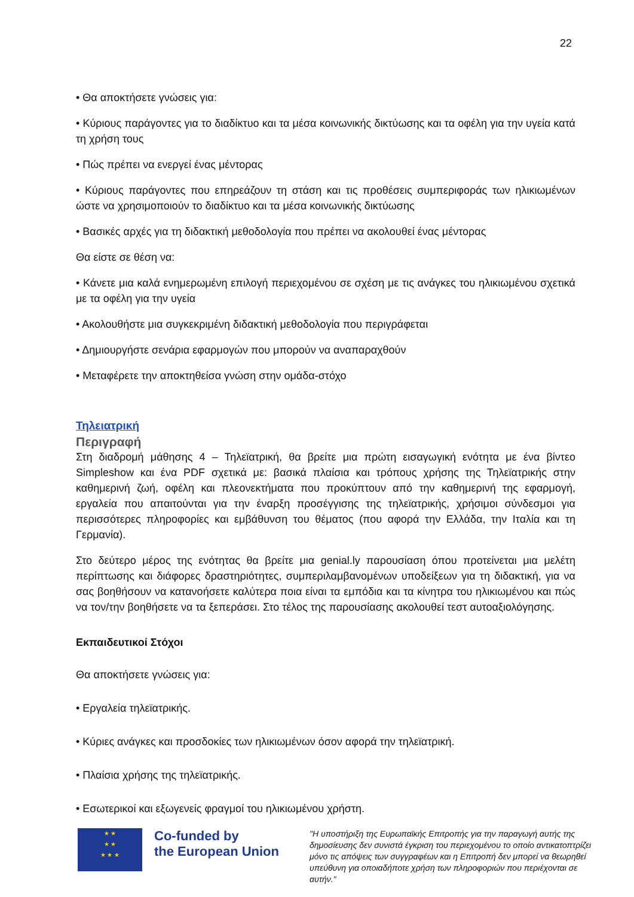22
• Θα αποκτήσετε γνώσεις για:
• Κύριους παράγοντες για το διαδίκτυο και τα μέσα κοινωνικής δικτύωσης και τα οφέλη για την υγεία κατά τη χρήση τους
• Πώς πρέπει να ενεργεί ένας μέντορας
• Κύριους παράγοντες που επηρεάζουν τη στάση και τις προθέσεις συμπεριφοράς των ηλικιωμένων ώστε να χρησιμοποιούν το διαδίκτυο και τα μέσα κοινωνικής δικτύωσης
• Βασικές αρχές για τη διδακτική μεθοδολογία που πρέπει να ακολουθεί ένας μέντορας
Θα είστε σε θέση να:
• Κάνετε μια καλά ενημερωμένη επιλογή περιεχομένου σε σχέση με τις ανάγκες του ηλικιωμένου σχετικά με τα οφέλη για την υγεία
• Ακολουθήστε μια συγκεκριμένη διδακτική μεθοδολογία που περιγράφεται
• Δημιουργήστε σενάρια εφαρμογών που μπορούν να αναπαραχθούν
• Μεταφέρετε την αποκτηθείσα γνώση στην ομάδα-στόχο
Τηλειατρική
Περιγραφή
Στη διαδρομή μάθησης 4 – Τηλεϊατρική, θα βρείτε μια πρώτη εισαγωγική ενότητα με ένα βίντεο Simpleshow και ένα PDF σχετικά με: βασικά πλαίσια και τρόπους χρήσης της Τηλεϊατρικής στην καθημερινή ζωή, οφέλη και πλεονεκτήματα που προκύπτουν από την καθημερινή της εφαρμογή, εργαλεία που απαιτούνται για την έναρξη προσέγγισης της τηλεϊατρικής, χρήσιμοι σύνδεσμοι για περισσότερες πληροφορίες και εμβάθυνση του θέματος (που αφορά την Ελλάδα, την Ιταλία και τη Γερμανία).
Στο δεύτερο μέρος της ενότητας θα βρείτε μια genial.ly παρουσίαση όπου προτείνεται μια μελέτη περίπτωσης και διάφορες δραστηριότητες, συμπεριλαμβανομένων υποδείξεων για τη διδακτική, για να σας βοηθήσουν να κατανοήσετε καλύτερα ποια είναι τα εμπόδια και τα κίνητρα του ηλικιωμένου και πώς να τον/την βοηθήσετε να τα ξεπεράσει. Στο τέλος της παρουσίασης ακολουθεί τεστ αυτοαξιολόγησης.
Εκπαιδευτικοί Στόχοι
Θα αποκτήσετε γνώσεις για:
• Εργαλεία τηλεϊατρικής.
• Κύριες ανάγκες και προσδοκίες των ηλικιωμένων όσον αφορά την τηλεϊατρική.
• Πλαίσια χρήσης της τηλεϊατρικής.
• Εσωτερικοί και εξωγενείς φραγμοί του ηλικιωμένου χρήστη.
★ ★
★ ★
★ ★ ★
Co-funded by
the European Union
"Η υποστήριξη της Ευρωπαϊκής Επιτροπής για την παραγωγή αυτής της δημοσίευσης δεν συνιστά έγκριση του περιεχομένου το οποίο αντικατοπτρίζει μόνο τις απόψεις των συγγραφέων και η Επιτροπή δεν μπορεί να θεωρηθεί υπεύθυνη για οποιαδήποτε χρήση των πληροφοριών που περιέχονται σε αυτήν."